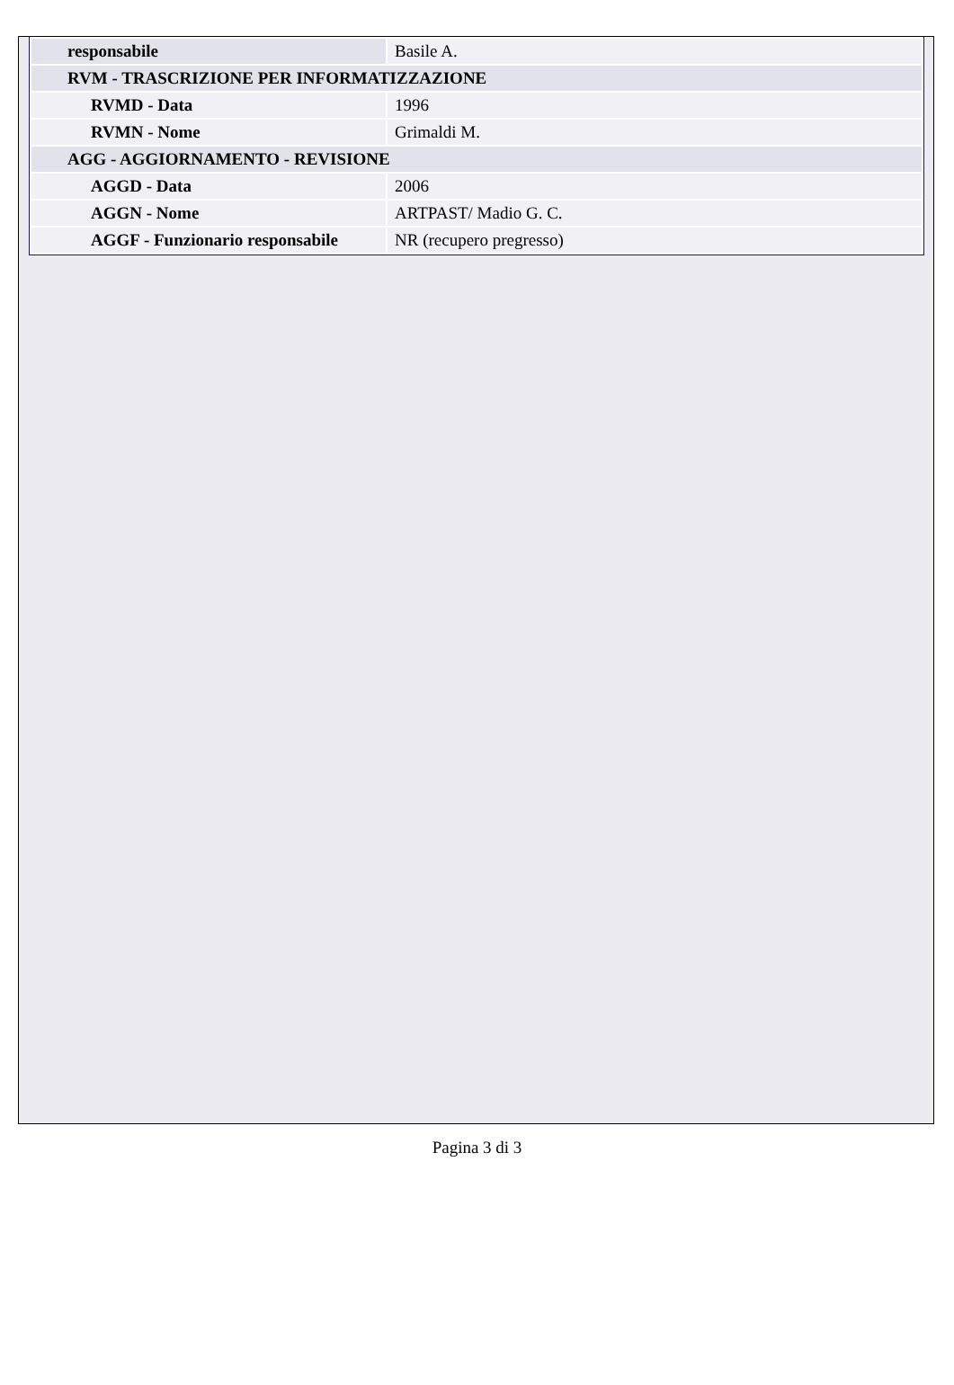| responsabile | Basile A. |
| RVM - TRASCRIZIONE PER INFORMATIZZAZIONE | |
| RVMD - Data | 1996 |
| RVMN - Nome | Grimaldi M. |
| AGG - AGGIORNAMENTO - REVISIONE | |
| AGGD - Data | 2006 |
| AGGN - Nome | ARTPAST/ Madio G. C. |
| AGGF - Funzionario responsabile | NR (recupero pregresso) |
Pagina 3 di 3